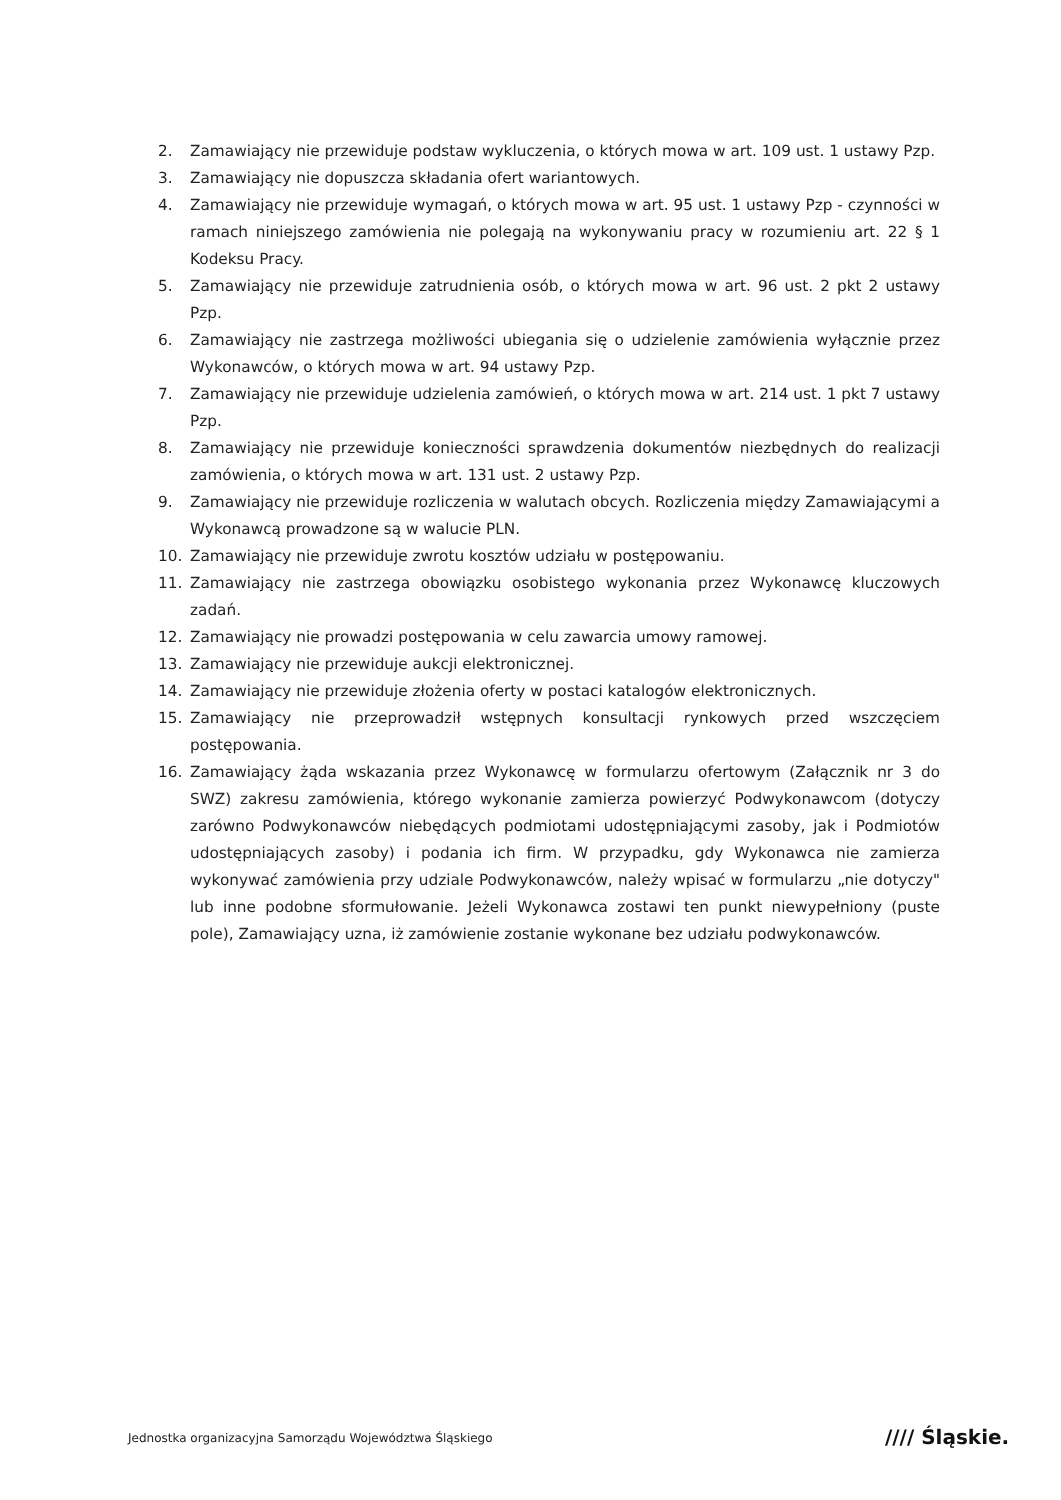2. Zamawiający nie przewiduje podstaw wykluczenia, o których mowa w art. 109 ust. 1 ustawy Pzp.
3. Zamawiający nie dopuszcza składania ofert wariantowych.
4. Zamawiający nie przewiduje wymagań, o których mowa w art. 95 ust. 1 ustawy Pzp - czynności w ramach niniejszego zamówienia nie polegają na wykonywaniu pracy w rozumieniu art. 22 § 1 Kodeksu Pracy.
5. Zamawiający nie przewiduje zatrudnienia osób, o których mowa w art. 96 ust. 2 pkt 2 ustawy Pzp.
6. Zamawiający nie zastrzega możliwości ubiegania się o udzielenie zamówienia wyłącznie przez Wykonawców, o których mowa w art. 94 ustawy Pzp.
7. Zamawiający nie przewiduje udzielenia zamówień, o których mowa w art. 214 ust. 1 pkt 7 ustawy Pzp.
8. Zamawiający nie przewiduje konieczności sprawdzenia dokumentów niezbędnych do realizacji zamówienia, o których mowa w art. 131 ust. 2 ustawy Pzp.
9. Zamawiający nie przewiduje rozliczenia w walutach obcych. Rozliczenia między Zamawiającymi a Wykonawcą prowadzone są w walucie PLN.
10. Zamawiający nie przewiduje zwrotu kosztów udziału w postępowaniu.
11. Zamawiający nie zastrzega obowiązku osobistego wykonania przez Wykonawcę kluczowych zadań.
12. Zamawiający nie prowadzi postępowania w celu zawarcia umowy ramowej.
13. Zamawiający nie przewiduje aukcji elektronicznej.
14. Zamawiający nie przewiduje złożenia oferty w postaci katalogów elektronicznych.
15. Zamawiający nie przeprowadził wstępnych konsultacji rynkowych przed wszczęciem postępowania.
16. Zamawiający żąda wskazania przez Wykonawcę w formularzu ofertowym (Załącznik nr 3 do SWZ) zakresu zamówienia, którego wykonanie zamierza powierzyć Podwykonawcom (dotyczy zarówno Podwykonawców niebędących podmiotami udostępniającymi zasoby, jak i Podmiotów udostępniających zasoby) i podania ich firm. W przypadku, gdy Wykonawca nie zamierza wykonywać zamówienia przy udziale Podwykonawców, należy wpisać w formularzu „nie dotyczy" lub inne podobne sformułowanie. Jeżeli Wykonawca zostawi ten punkt niewypełniony (puste pole), Zamawiający uzna, iż zamówienie zostanie wykonane bez udziału podwykonawców.
Jednostka organizacyjna Samorządu Województwa Śląskiego
//// Śląskie.